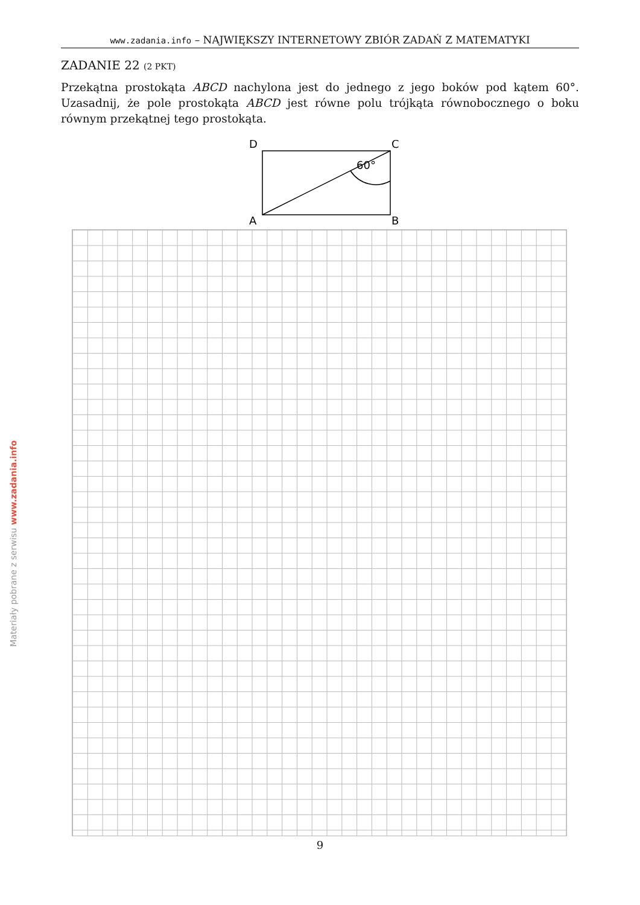www.zadania.info – NAJWIĘKSZY INTERNETOWY ZBIÓR ZADAŃ Z MATEMATYKI
ZADANIE 22 (2 PKT)
Przekątna prostokąta ABCD nachylona jest do jednego z jego boków pod kątem 60°. Uzasadnij, że pole prostokąta ABCD jest równe polu trójkąta równobocznego o boku równym przekątnej tego prostokąta.
D
C
A
B
60°
9
Materiały pobrane z serwisu www.zadania.info